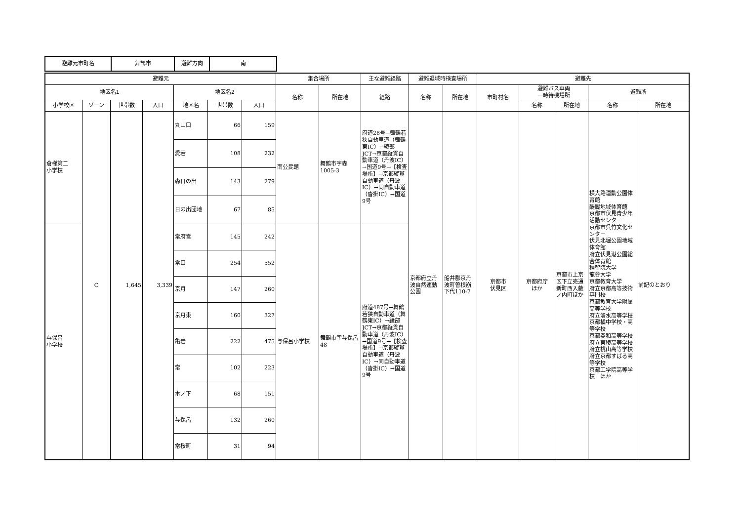| 避難元市町名 | 舞鶴市 | 避難方向 | 南 |
| 避難元 | | | | | | | 集合場所 | | 主な避難経路 | 避難退域時検査場所 | | 避難先 | | | | |
| --- | --- | --- | --- | --- | --- | --- | --- | --- | --- | --- | --- | --- | --- | --- | --- | --- |
| 地区名1 | | | | 地区名2 | | | 名称 | 所在地 | 経路 | 名称 | 所在地 | 市町村名 | 避難バス車両 一時待機場所 | | 避難所 | |
| 小学校区 | ゾーン | 世帯数 | 人口 | 地区名 | 世帯数 | 人口 | | | | | | | 名称 | 所在地 | 名称 | 所在地 |
| 倉梯第二 小学校 | C | 1,645 | 3,339 | 丸山口 | 66 | 159 | 南公民館 | 舞鶴市字森1005-3 | 府道28号→舞鶴若狭自動車道（舞鶴東IC）→綾部JCT→京都縦貫自動車道（丹波IC）→国道9号→【検査場所】→京都縦貫自動車道（丹波IC）→同自動車道（沓掛IC）→国道9号 | 京都府立丹波自然運動公園 | 船井郡京丹波町曽根崩下代110-7 | 京都市 伏見区 | 京都府庁 ほか | 京都市上京区下立売通新町西入藪ノ内町ほか | 横大路運動公園体育館 醍醐地域体育館 京都市伏見青少年活動センター 京都市呉竹文化センター 伏見北堀公園地域体育館 府立伏見港公園総合体育館 種智院大学 龍谷大学 京都教育大学 府立京都高等技術専門校 京都教育大学附属高等学校 府立洛水高等学校 京都橘中学校・高等学校 京都奏和高等学校 府立東稜高等学校 府立桃山高等学校 府立京都すばる高等学校 京都工学院高等学校 ほか | 前記のとおり |
| | | | | 愛宕 | 108 | 232 | | | | | | | | | | |
| | | | | 森日の出 | 143 | 279 | | | | | | | | | | |
| | | | | 日の出団地 | 67 | 85 | | | | | | | | | | |
| 与保呂 小学校 | | | | 常府営 | 145 | 242 | 与保呂小学校 | 舞鶴市字与保呂48 | 府道487号→舞鶴若狭自動車道（舞鶴東IC）→綾部JCT→京都縦貫自動車道（丹波IC）→国道9号→【検査場所】→京都縦貫自動車道（丹波IC）→同自動車道（沓掛IC）→国道9号 | | | | | | | |
| | | | | 常口 | 254 | 552 | | | | | | | | | | |
| | | | | 京月 | 147 | 260 | | | | | | | | | | |
| | | | | 京月東 | 160 | 327 | | | | | | | | | | |
| | | | | 亀岩 | 222 | 475 | | | | | | | | | | |
| | | | | 常 | 102 | 223 | | | | | | | | | | |
| | | | | 木ノ下 | 68 | 151 | | | | | | | | | | |
| | | | | 与保呂 | 132 | 260 | | | | | | | | | | |
| | | | | 常桜町 | 31 | 94 | | | | | | | | | | |